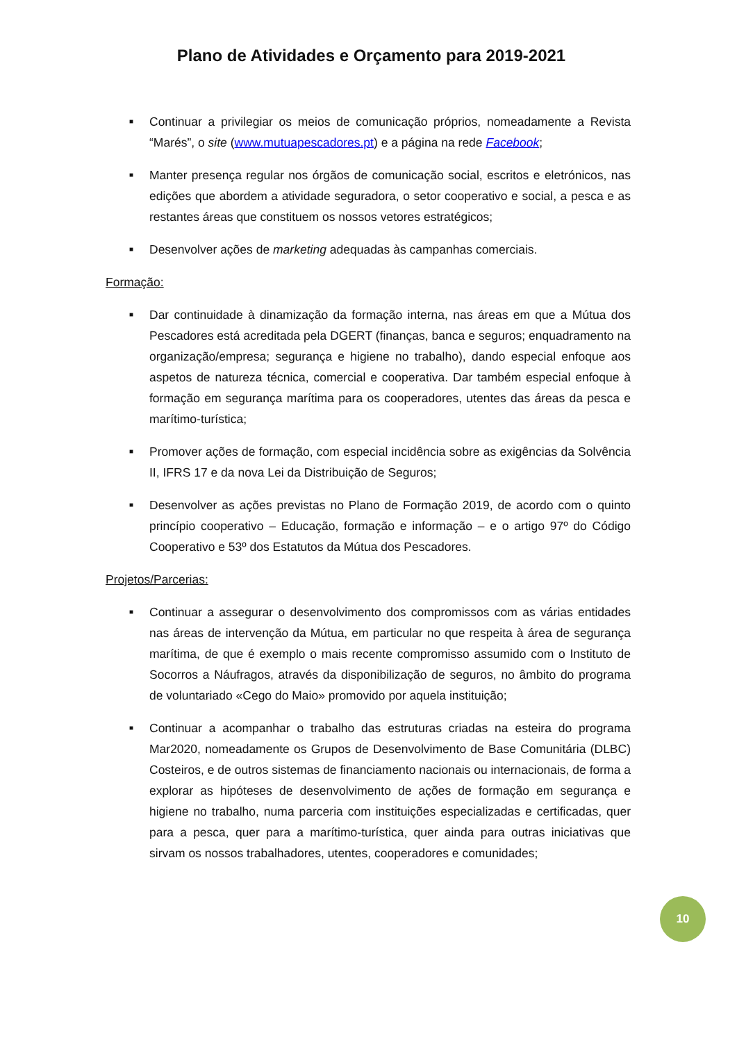Plano de Atividades e Orçamento para 2019-2021
■ Continuar a privilegiar os meios de comunicação próprios, nomeadamente a Revista “Marés”, o site (www.mutuapescadores.pt) e a página na rede Facebook;
■ Manter presença regular nos órgãos de comunicação social, escritos e eletrónicos, nas edições que abordem a atividade seguradora, o setor cooperativo e social, a pesca e as restantes áreas que constituem os nossos vetores estratégicos;
■ Desenvolver ações de marketing adequadas às campanhas comerciais.
Formação:
■ Dar continuidade à dinamização da formação interna, nas áreas em que a Mútua dos Pescadores está acreditada pela DGERT (finanças, banca e seguros; enquadramento na organização/empresa; segurança e higiene no trabalho), dando especial enfoque aos aspetos de natureza técnica, comercial e cooperativa. Dar também especial enfoque à formação em segurança marítima para os cooperadores, utentes das áreas da pesca e marítimo-turística;
■ Promover ações de formação, com especial incidência sobre as exigências da Solvência II, IFRS 17 e da nova Lei da Distribuição de Seguros;
■ Desenvolver as ações previstas no Plano de Formação 2019, de acordo com o quinto princípio cooperativo – Educação, formação e informação – e o artigo 97º do Código Cooperativo e 53º dos Estatutos da Mútua dos Pescadores.
Projetos/Parcerias:
■ Continuar a assegurar o desenvolvimento dos compromissos com as várias entidades nas áreas de intervenção da Mútua, em particular no que respeita à área de segurança marítima, de que é exemplo o mais recente compromisso assumido com o Instituto de Socorros a Náufragos, através da disponibilização de seguros, no âmbito do programa de voluntariado «Cego do Maio» promovido por aquela instituição;
■ Continuar a acompanhar o trabalho das estruturas criadas na esteira do programa Mar2020, nomeadamente os Grupos de Desenvolvimento de Base Comunitária (DLBC) Costeiros, e de outros sistemas de financiamento nacionais ou internacionais, de forma a explorar as hipóteses de desenvolvimento de ações de formação em segurança e higiene no trabalho, numa parceria com instituições especializadas e certificadas, quer para a pesca, quer para a marítimo-turística, quer ainda para outras iniciativas que sirvam os nossos trabalhadores, utentes, cooperadores e comunidades;
10